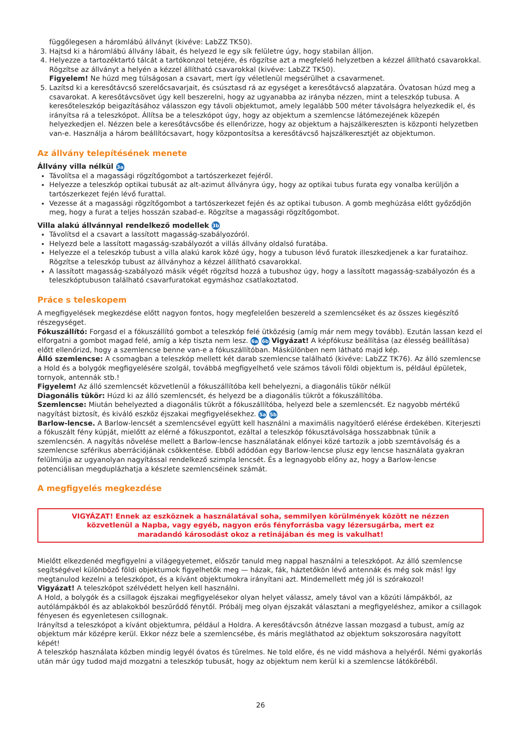függőlegesen a háromlábú állványt (kivéve: LabZZ TK50).
3. Hajtsd ki a háromlábú állvány lábait, és helyezd le egy sík felületre úgy, hogy stabilan álljon.
4. Helyezze a tartozéktartó tálcát a tartókonzol tetejére, és rögzítse azt a megfelelő helyzetben a kézzel állítható csavarokkal. Rögzítse az állványt a helyén a kézzel állítható csavarokkal (kivéve: LabZZ TK50).
Figyelem! Ne húzd meg túlságosan a csavart, mert így véletlenül megsérülhet a csavarmenet.
5. Lazítsd ki a keresőtávcső szerelőcsavarjait, és csúsztasd rá az egységet a keresőtávcső alapzatára. Óvatosan húzd meg a csavarokat. A keresőtávcsövet úgy kell beszerelni, hogy az ugyanabba az irányba nézzen, mint a teleszkóp tubusa. A keresőteleszkóp beigazításához válasszon egy távoli objektumot, amely legalább 500 méter távolságra helyezkedik el, és irányítsa rá a teleszkópot. Állítsa be a teleszkópot úgy, hogy az objektum a szemlencse látómezejének közepén helyezkedjen el. Nézzen bele a keresőtávcsőbe és ellenőrizze, hogy az objektum a hajszálkereszten is központi helyzetben van-e. Használja a három beállítócsavart, hogy központosítsa a keresőtávcső hajszálkeresztjét az objektumon.
Az állvány telepítésének menete
Állvány villa nélkül 3a
Távolítsa el a magassági rögzítőgombot a tartószerkezet fejéről.
Helyezze a teleszkóp optikai tubusát az alt-azimut állványra úgy, hogy az optikai tubus furata egy vonalba kerüljön a tartószerkezet fején lévő furattal.
Vezesse át a magassági rögzítőgombot a tartószerkezet fején és az optikai tubuson. A gomb meghúzása előtt győződjön meg, hogy a furat a teljes hosszán szabad-e. Rögzítse a magassági rögzítőgombot.
Villa alakú állvánnyal rendelkező modellek 3b
Távolítsd el a csavart a lassított magasság-szabályozóról.
Helyezd bele a lassított magasság-szabályozót a villás állvány oldalsó furatába.
Helyezze el a teleszkóp tubust a villa alakú karok közé úgy, hogy a tubuson lévő furatok illeszkedjenek a kar furataihoz. Rögzítse a teleszkóp tubust az állványhoz a kézzel állítható csavarokkal.
A lassított magasság-szabályozó másik végét rögzítsd hozzá a tubushoz úgy, hogy a lassított magasság-szabályozón és a teleszkóptubuson található csavarfuratokat egymáshoz csatlakoztatod.
Práce s teleskopem
A megfigyelések megkezdése előtt nagyon fontos, hogy megfelelően beszereld a szemlencséket és az összes kiegészítő részegységet.
Fókuszállító: Forgasd el a fókuszállító gombot a teleszkóp felé ütközésig (amíg már nem megy tovább). Ezután lassan kezd el elforgatni a gombot magad felé, amíg a kép tiszta nem lesz. 6a 6b Vigyázat! A képfókusz beállítása (az élesség beállítása) előtt ellenőrizd, hogy a szemlencse benne van-e a fókuszállítóban. Máskülönben nem látható majd kép.
Álló szemlencse: A csomagban a teleszkóp mellett két darab szemlencse található (kivéve: LabZZ TK76). Az álló szemlencse a Hold és a bolygók megfigyelésére szolgál, továbbá megfigyelhető vele számos távoli földi objektum is, például épületek, tornyok, antennák stb.!
Figyelem! Az álló szemlencsét közvetlenül a fókuszállítóba kell behelyezni, a diagonális tükör nélkül
Diagonális tükör: Húzd ki az álló szemlencsét, és helyezd be a diagonális tükröt a fókuszállítóba.
Szemlencse: Miután behelyezted a diagonális tükröt a fókuszállítóba, helyezd bele a szemlencsét. Ez nagyobb mértékű nagyítást biztosít, és kiváló eszköz éjszakai megfigyelésekhez. 5a 5b
Barlow-lencse. A Barlow-lencsét a szemlencsével együtt kell használni a maximális nagyítóerő elérése érdekében. Kiterjeszti a fókuszált fény kúpját, mielőtt az elérné a fókuszpontot, ezáltal a teleszkóp fókusztávolsága hosszabbnak tűnik a szemlencsén. A nagyítás növelése mellett a Barlow-lencse használatának előnyei közé tartozik a jobb szemtávolság és a szemlencse szférikus aberrációjának csökkentése. Ebből adódóan egy Barlow-lencse plusz egy lencse használata gyakran felülmúlja az ugyanolyan nagyítással rendelkező szimpla lencsét. És a legnagyobb előny az, hogy a Barlow-lencse potenciálisan megduplázhatja a készlete szemlencséinek számát.
A megfigyelés megkezdése
VIGYÁZAT! Ennek az eszköznek a használatával soha, semmilyen körülmények között ne nézzen közvetlenül a Napba, vagy egyéb, nagyon erős fényforrásba vagy lézersugárba, mert ez maradandó károsodást okoz a retinájában és meg is vakulhat!
Mielőtt elkezdenéd megfigyelni a világegyetemet, először tanuld meg nappal használni a teleszkópot. Az álló szemlencse segítségével különböző földi objektumok figyelhetők meg — házak, fák, háztetőkön lévő antennák és még sok más! Így megtanulod kezelni a teleszkópot, és a kívánt objektumokra irányítani azt. Mindemellett még jól is szórakozol!
Vigyázat! A teleszkópot szélvédett helyen kell használni.
A Hold, a bolygók és a csillagok éjszakai megfigyelésekor olyan helyet válassz, amely távol van a közúti lámpákból, az autólámpákból és az ablakokból beszűrődő fénytől. Próbálj meg olyan éjszakát választani a megfigyeléshez, amikor a csillagok fényesen és egyenletesen csillognak.
Irányítsd a teleszkópot a kívánt objektumra, például a Holdra. A keresőtávcsőn átnézve lassan mozgasd a tubust, amíg az objektum már középre kerül. Ekkor nézz bele a szemlencsébe, és máris megláthatod az objektum sokszorosára nagyított képét!
A teleszkóp használata közben mindig legyél óvatos és türelmes. Ne told előre, és ne vidd máshova a helyéről. Némi gyakorlás után már úgy tudod majd mozgatni a teleszkóp tubusát, hogy az objektum nem kerül ki a szemlencse látóköréből.
26